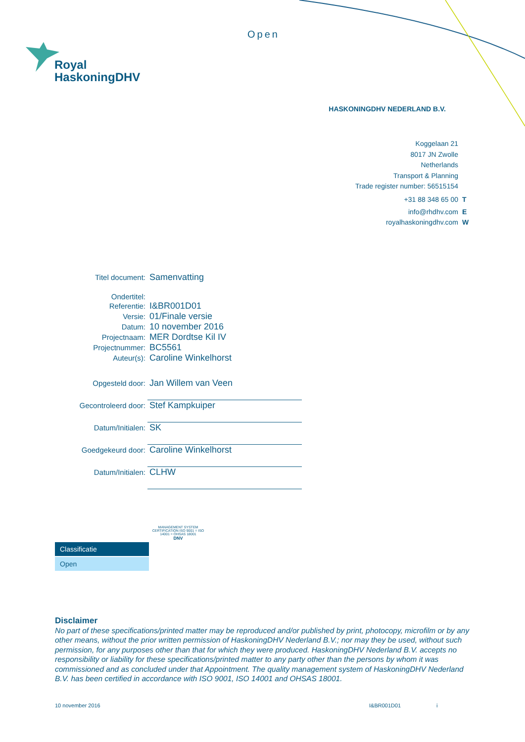Open
Royal
HaskoningDHV
HASKONINGDHV NEDERLAND B.V.
Koggelaan 21
8017 JN Zwolle
Netherlands
Transport & Planning
Trade register number: 56515154
+31 88 348 65 00 T
info@rhdhv.com E
royalhaskoningdhv.com W
| Titel document: | Samenvatting |
| Ondertitel: | |
| Referentie: | I&BR001D01 |
| Versie: | 01/Finale versie |
| Datum: | 10 november 2016 |
| Projectnaam: | MER Dordtse Kil IV |
| Projectnummer: | BC5561 |
| Auteur(s): | Caroline Winkelhorst |
| Opgesteld door: | Jan Willem van Veen |
| Gecontroleerd door: | Stef Kampkuiper |
| Datum/Initialen: | SK |
| Goedgekeurd door: | Caroline Winkelhorst |
| Datum/Initialen: | CLHW |
Classificatie
Open
MANAGEMENT SYSTEM CERTIFICATION ISO 9001 = ISO 14001 = OHSAS 18001
DNV
Disclaimer
No part of these specifications/printed matter may be reproduced and/or published by print, photocopy, microfilm or by any other means, without the prior written permission of HaskoningDHV Nederland B.V.; nor may they be used, without such permission, for any purposes other than that for which they were produced. HaskoningDHV Nederland B.V. accepts no responsibility or liability for these specifications/printed matter to any party other than the persons by whom it was commissioned and as concluded under that Appointment. The quality management system of HaskoningDHV Nederland B.V. has been certified in accordance with ISO 9001, ISO 14001 and OHSAS 18001.
10 november 2016 I&BR001D01 i